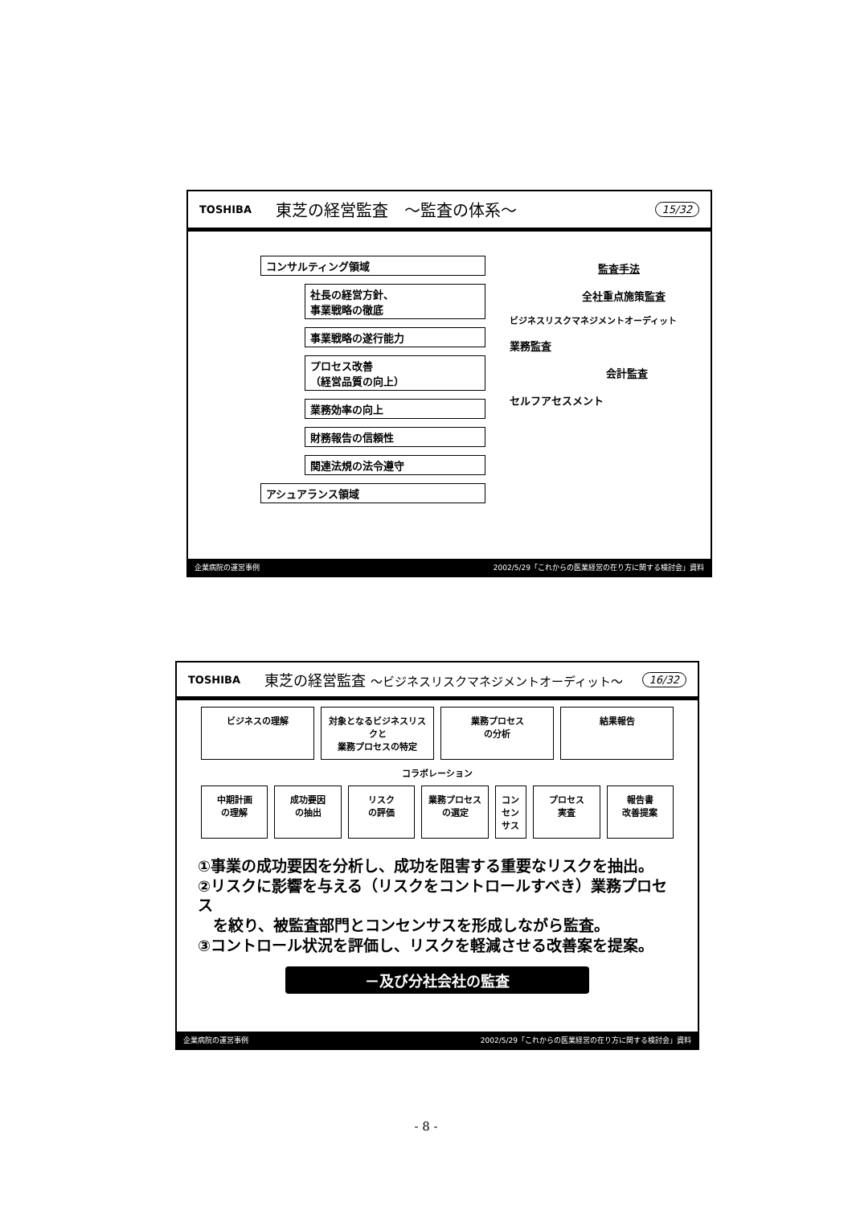TOSHIBA 東芝の経営監査　～監査の体系～ 15/32
コンサルティング領域
社長の経営方針、
事業戦略の徹底
事業戦略の遂行能力
プロセス改善
（経営品質の向上）
業務効率の向上
財務報告の信頼性
関連法規の法令遵守
アシュアランス領域
監査手法
全社重点施策監査
ビジネスリスクマネジメントオーディット
業務監査
会計監査
セルフアセスメント
企業病院の運営事例 2002/5/29「これからの医業経営の在り方に関する検討会」資料
TOSHIBA 東芝の経営監査 ～ビジネスリスクマネジメントオーディット～ 16/32
ビジネスの理解 対象となるビジネスリスクと
業務プロセスの特定
業務プロセス
の分析
結果報告
コラボレーション
中期計画
の理解
成功要因
の抽出
リスク
の評価
業務プロセス
の選定
コンセンサス プロセス
実査
報告書
改善提案
①事業の成功要因を分析し、成功を阻害する重要なリスクを抽出。
②リスクに影響を与える（リスクをコントロールすべき）業務プロセス
　を絞り、被監査部門とコンセンサスを形成しながら監査。
③コントロール状況を評価し、リスクを軽減させる改善案を提案。
－及び分社会社の監査
企業病院の運営事例 2002/5/29「これからの医業経営の在り方に関する検討会」資料
- 8 -